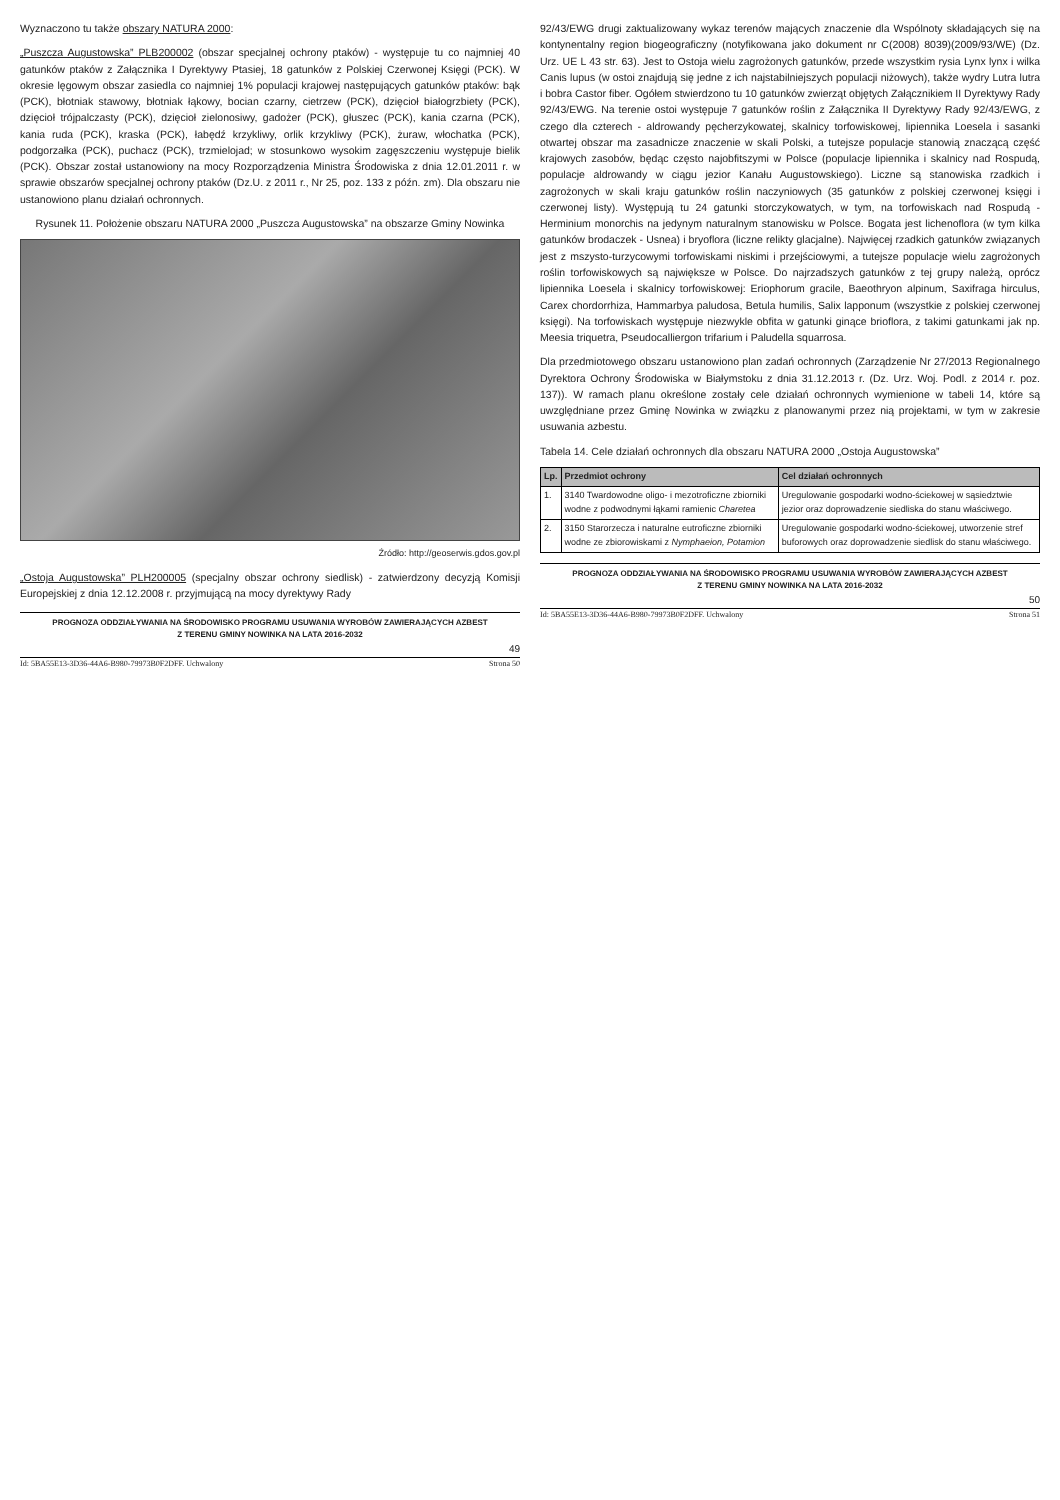Wyznaczono tu także obszary NATURA 2000:
„Puszcza Augustowska” PLB200002 (obszar specjalnej ochrony ptaków) - występuje tu co najmniej 40 gatunków ptaków z Załącznika I Dyrektywy Ptasiej, 18 gatunków z Polskiej Czerwonej Księgi (PCK). W okresie lęgowym obszar zasiedla co najmniej 1% populacji krajowej następujących gatunków ptaków: bąk (PCK), błotniak stawowy, błotniak łąkowy, bocian czarny, cietrzew (PCK), dzięcioł białogrzbiety (PCK), dzięcioł trójpalczasty (PCK), dzięcioł zielonosiwy, gadożer (PCK), głuszec (PCK), kania czarna (PCK), kania ruda (PCK), kraska (PCK), łabędź krzykliwy, orlik krzykliwy (PCK), żuraw, włochatka (PCK), podgorzałka (PCK), puchacz (PCK), trzmielojad; w stosunkowo wysokim zagęszczeniu występuje bielik (PCK). Obszar został ustanowiony na mocy Rozporządzenia Ministra Środowiska z dnia 12.01.2011 r. w sprawie obszarów specjalnej ochrony ptaków (Dz.U. z 2011 r., Nr 25, poz. 133 z późn. zm). Dla obszaru nie ustanowiono planu działań ochronnych.
Rysunek 11. Położenie obszaru NATURA 2000 „Puszcza Augustowska” na obszarze Gminy Nowinka
Źródło: http://geoserwis.gdos.gov.pl
„Ostoja Augustowska” PLH200005 (specjalny obszar ochrony siedlisk) - zatwierdzony decyzją Komisji Europejskiej z dnia 12.12.2008 r. przyjmującą na mocy dyrektywy Rady
PROGNOZA ODDZIAŁYWANIA NA ŚRODOWISKO PROGRAMU USUWANIA WYROBÓW ZAWIERAJĄCYCH AZBEST
Z TERENU GMINY NOWINKA NA LATA 2016-2032
49
Id: 5BA55E13-3D36-44A6-B980-79973B0F2DFF. Uchwalony Strona 50
92/43/EWG drugi zaktualizowany wykaz terenów mających znaczenie dla Wspólnoty składających się na kontynentalny region biogeograficzny (notyfikowana jako dokument nr C(2008) 8039)(2009/93/WE) (Dz. Urz. UE L 43 str. 63). Jest to Ostoja wielu zagrożonych gatunków, przede wszystkim rysia Lynx lynx i wilka Canis lupus (w ostoi znajdują się jedne z ich najstabilniejszych populacji niżowych), także wydry Lutra lutra i bobra Castor fiber. Ogółem stwierdzono tu 10 gatunków zwierząt objętych Załącznikiem II Dyrektywy Rady 92/43/EWG. Na terenie ostoi występuje 7 gatunków roślin z Załącznika II Dyrektywy Rady 92/43/EWG, z czego dla czterech - aldrowandy pęcherzykowatej, skalnicy torfowiskowej, lipiennika Loesela i sasanki otwartej obszar ma zasadnicze znaczenie w skali Polski, a tutejsze populacje stanowią znaczącą część krajowych zasobów, będąc często najobfitszymi w Polsce (populacje lipiennika i skalnicy nad Rospudą, populacje aldrowandy w ciągu jezior Kanału Augustowskiego). Liczne są stanowiska rzadkich i zagrożonych w skali kraju gatunków roślin naczyniowych (35 gatunków z polskiej czerwonej księgi i czerwonej listy). Występują tu 24 gatunki storczykowatych, w tym, na torfowiskach nad Rospudą - Herminium monorchis na jedynym naturalnym stanowisku w Polsce. Bogata jest lichenoflora (w tym kilka gatunków brodaczek - Usnea) i bryoflora (liczne relikty glacjalne). Najwięcej rzadkich gatunków związanych jest z mszysto-turzycowymi torfowiskami niskimi i przejściowymi, a tutejsze populacje wielu zagrożonych roślin torfowiskowych są największe w Polsce. Do najrzadszych gatunków z tej grupy należą, oprócz lipiennika Loesela i skalnicy torfowiskowej: Eriophorum gracile, Baeothryon alpinum, Saxifraga hirculus, Carex chordorrhiza, Hammarbya paludosa, Betula humilis, Salix lapponum (wszystkie z polskiej czerwonej księgi). Na torfowiskach występuje niezwykle obfita w gatunki ginące brioflora, z takimi gatunkami jak np. Meesia triquetra, Pseudocalliergon trifarium i Paludella squarrosa.
Dla przedmiotowego obszaru ustanowiono plan zadań ochronnych (Zarządzenie Nr 27/2013 Regionalnego Dyrektora Ochrony Środowiska w Białymstoku z dnia 31.12.2013 r. (Dz. Urz. Woj. Podl. z 2014 r. poz. 137)). W ramach planu określone zostały cele działań ochronnych wymienione w tabeli 14, które są uwzględniane przez Gminę Nowinka w związku z planowanymi przez nią projektami, w tym w zakresie usuwania azbestu.
Tabela 14. Cele działań ochronnych dla obszaru NATURA 2000 „Ostoja Augustowska”
| Lp. | Przedmiot ochrony | Cel działań ochronnych |
| --- | --- | --- |
| 1. | 3140 Twardowodne oligo- i mezotroficzne zbiorniki wodne z podwodnymi łąkami ramienic Charetea | Uregulowanie gospodarki wodno-ściekowej w sąsiedztwie jezior oraz doprowadzenie siedliska do stanu właściwego. |
| 2. | 3150 Starorzecza i naturalne eutroficzne zbiorniki wodne ze zbiorowiskami z Nymphaeion, Potamion | Uregulowanie gospodarki wodno-ściekowej, utworzenie stref buforowych oraz doprowadzenie siedlisk do stanu właściwego. |
PROGNOZA ODDZIAŁYWANIA NA ŚRODOWISKO PROGRAMU USUWANIA WYROBÓW ZAWIERAJĄCYCH AZBEST
Z TERENU GMINY NOWINKA NA LATA 2016-2032
50
Id: 5BA55E13-3D36-44A6-B980-79973B0F2DFF. Uchwalony Strona 51